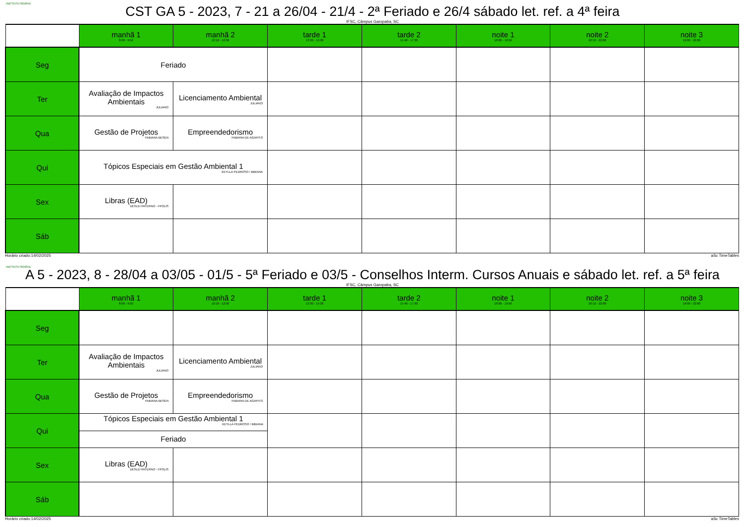INSTITUTO FEDERAL
CST GA 5 - 2023, 7 - 21 a 26/04 - 21/4 - 2ª Feriado e 26/4 sábado let. ref. a 4ª feira
IFSC, Câmpus Garopaba, SC
| | manhã 1 8:00 - 9:50 | manhã 2 10:10 - 12:00 | tarde 1 13:30 - 15:20 | tarde 2 15:40 - 17:30 | noite 1 18:00 - 19:50 | noite 2 20:10 - 22:00 | noite 3 19:00 - 22:00 |
| --- | --- | --- | --- | --- | --- | --- | --- |
| Seg | Feriado | | | | | | |
| Ter | Avaliação de Impactos Ambientais JULIANO | Licenciamento Ambiental JULIANO | | | | | |
| Qua | Gestão de Projetos FABIANA BESEN | Empreendedorismo FABIANA DE AGAPITO | | | | | |
| Qui | Tópicos Especiais em Gestão Ambiental 1 KEYLLA PEDROSO / BIBIANA | | | | | | |
| Sex | Libras (EAD) UESLEI PATERNO - FPOLIS | | | | | | |
| Sáb | | | | | | | |
Horário criado:14/02/2025 aSc TimeTables
INSTITUTO FEDERAL
A 5 - 2023, 8 - 28/04 a 03/05 - 01/5 - 5ª Feriado e 03/5 - Conselhos Interm. Cursos Anuais e sábado let. ref. a 5ª feira
IFSC, Câmpus Garopaba, SC
| | manhã 1 8:00 - 9:50 | manhã 2 10:10 - 12:00 | tarde 1 13:30 - 15:20 | tarde 2 15:40 - 17:30 | noite 1 18:00 - 19:50 | noite 2 20:10 - 22:00 | noite 3 19:00 - 22:00 |
| --- | --- | --- | --- | --- | --- | --- | --- |
| Seg | | | | | | | |
| Ter | Avaliação de Impactos Ambientais JULIANO | Licenciamento Ambiental JULIANO | | | | | |
| Qua | Gestão de Projetos FABIANA BESEN | Empreendedorismo FABIANA DE AGAPITO | | | | | |
| Qui | Tópicos Especiais em Gestão Ambiental 1 KEYLLA PEDROSO / BIBIANA Feriado | | | | | | |
| Sex | Libras (EAD) UESLEI PATERNO - FPOLIS | | | | | | |
| Sáb | | | | | | | |
Horário criado:14/02/2025 aSc TimeTables